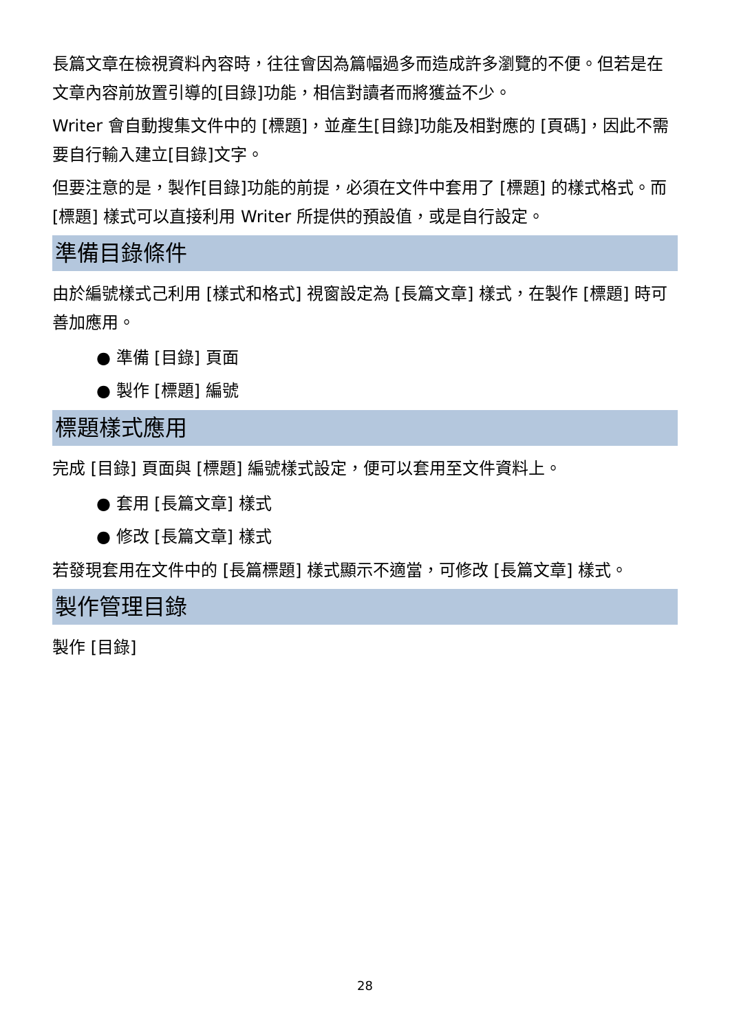長篇文章在檢視資料內容時，往往會因為篇幅過多而造成許多瀏覽的不便。但若是在文章內容前放置引導的[目錄]功能，相信對讀者而將獲益不少。
Writer 會自動搜集文件中的 [標題]，並產生[目錄]功能及相對應的 [頁碼]，因此不需要自行輸入建立[目錄]文字。
但要注意的是，製作[目錄]功能的前提，必須在文件中套用了 [標題] 的樣式格式。而 [標題] 樣式可以直接利用 Writer 所提供的預設值，或是自行設定。
準備目錄條件
由於編號樣式己利用 [樣式和格式] 視窗設定為 [長篇文章] 樣式，在製作 [標題] 時可善加應用。
● 準備 [目錄] 頁面
● 製作 [標題] 編號
標題樣式應用
完成 [目錄] 頁面與 [標題] 編號樣式設定，便可以套用至文件資料上。
● 套用 [長篇文章] 樣式
● 修改 [長篇文章] 樣式
若發現套用在文件中的 [長篇標題] 樣式顯示不適當，可修改 [長篇文章] 樣式。
製作管理目錄
製作 [目錄]
28